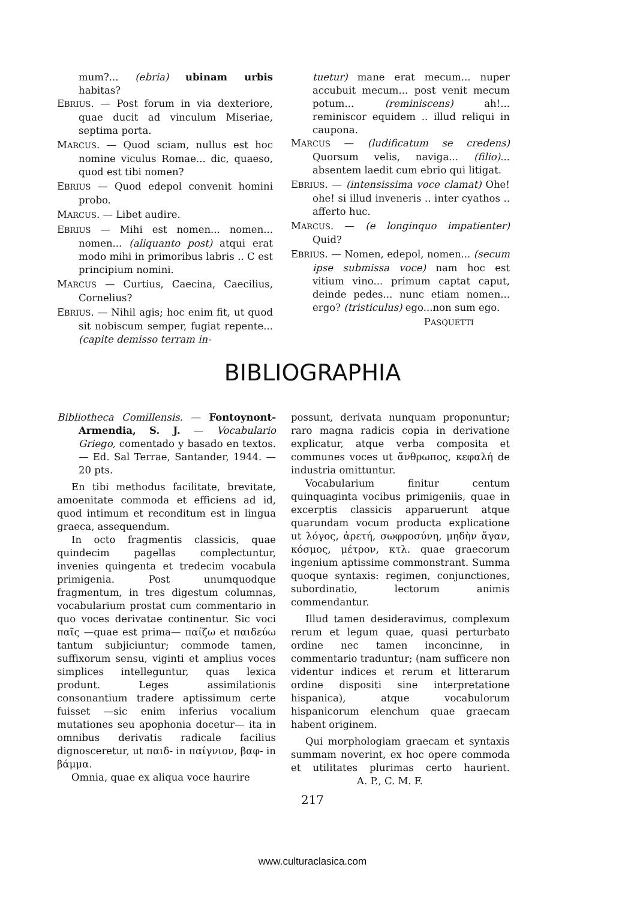mum?... (ebria) ubinam urbis habitas?
EBRIUS. — Post forum in via dexteriore, quae ducit ad vinculum Miseriae, septima porta.
MARCUS. — Quod sciam, nullus est hoc nomine viculus Romae... dic, quaeso, quod est tibi nomen?
EBRIUS — Quod edepol convenit homini probo.
MARCUS. — Libet audire.
EBRIUS — Mihi est nomen... nomen... nomen... (aliquanto post) atqui erat modo mihi in primoribus labris .. C est principium nomini.
MARCUS — Curtius, Caecina, Caecilius, Cornelius?
EBRIUS. — Nihil agis; hoc enim fit, ut quod sit nobiscum semper, fugiat repente... (capite demisso terram in-
tuetur) mane erat mecum... nuper accubuit mecum... post venit mecum potum... (reminiscens) ah!... reminiscor equidem .. illud reliqui in caupona.
MARCUS — (ludificatum se credens) Quorsum velis, naviga... (filio)... absentem laedit cum ebrio qui litigat.
EBRIUS. — (intensissima voce clamat) Ohe! ohe! si illud inveneris .. inter cyathos .. afferto huc.
MARCUS. — (e longinquo impatienter) Quid?
EBRIUS. — Nomen, edepol, nomen... (secum ipse submissa voce) nam hoc est vitium vino... primum captat caput, deinde pedes... nunc etiam nomen... ergo? (tristiculus) ego...non sum ego.
PASQUETTI
BIBLIOGRAPHIA
Bibliotheca Comillensis. — Fontoynont-Armendia, S. J. — Vocabulario Griego, comentado y basado en textos. — Ed. Sal Terrae, Santander, 1944. — 20 pts.
En tibi methodus facilitate, brevitate, amoenitate commoda et efficiens ad id, quod intimum et reconditum est in lingua graeca, assequendum.
In octo fragmentis classicis, quae quindecim pagellas complectuntur, invenies quingenta et tredecim vocabula primigenia. Post unumquodque fragmentum, in tres digestum columnas, vocabularium prostat cum commentario in quo voces derivatae continentur. Sic voci παῖς —quae est prima— παίζω et παιδεύω tantum subjiciuntur; commode tamen, suffixorum sensu, viginti et amplius voces simplices intelleguntur, quas lexica produnt. Leges assimilationis consonantium tradere aptissimum certe fuisset —sic enim inferius vocalium mutationes seu apophonia docetur— ita in omnibus derivatis radicale facilius dignosceretur, ut παιδ- in παίγνιον, βαφ- in βάμμα.
Omnia, quae ex aliqua voce haurire
possunt, derivata nunquam proponuntur; raro magna radicis copia in derivatione explicatur, atque verba composita et communes voces ut ἄνθρωπος, κεφαλή de industria omittuntur.
Vocabularium finitur centum quinquaginta vocibus primigeniis, quae in excerptis classicis apparuerunt atque quarundam vocum producta explicatione ut λόγος, ἀρετή, σωφροσύνη, μηδὴν ἄγαν, κόσμος, μέτρον, κτλ. quae graecorum ingenium aptissime commonstrant. Summa quoque syntaxis: regimen, conjunctiones, subordinatio, lectorum animis commendantur.
Illud tamen desideravimus, complexum rerum et legum quae, quasi perturbato ordine nec tamen inconcinne, in commentario traduntur; (nam sufficere non videntur indices et rerum et litterarum ordine dispositi sine interpretatione hispanica), atque vocabulorum hispanicorum elenchum quae graecam habent originem.
Qui morphologiam graecam et syntaxis summam noverint, ex hoc opere commoda et utilitates plurimas certo haurient. A. P., C. M. F.
217
www.culturaclasica.com